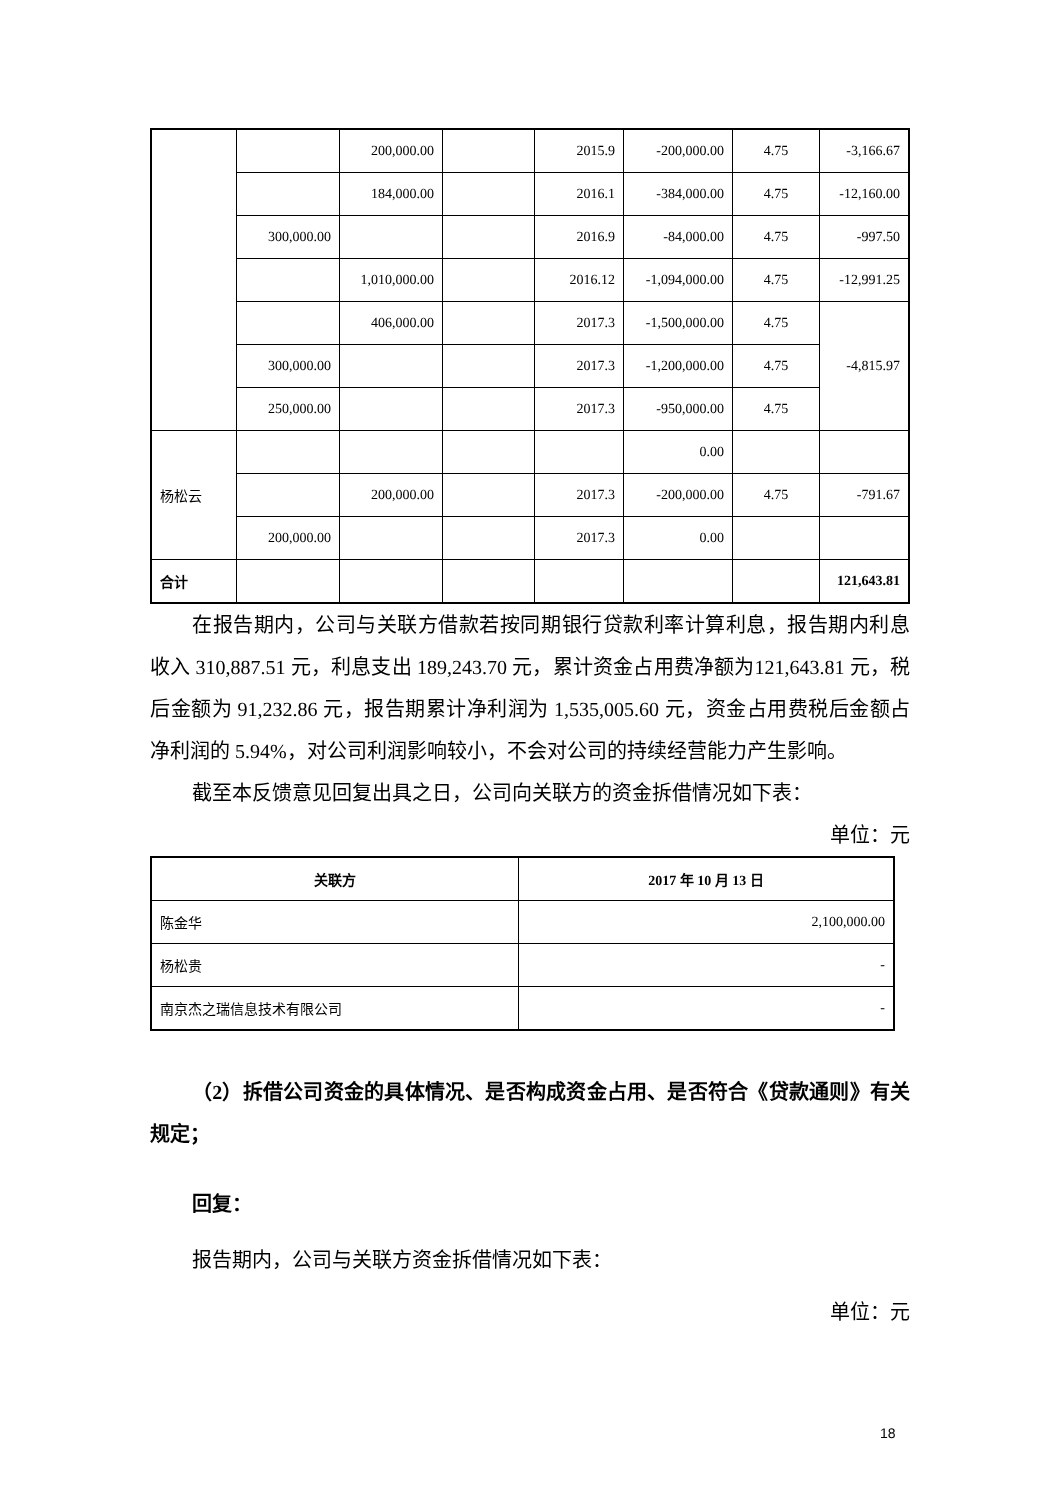| | | 200,000.00 | | 2015.9 | -200,000.00 | 4.75 | -3,166.67 |
| | | 184,000.00 | | 2016.1 | -384,000.00 | 4.75 | -12,160.00 |
| | 300,000.00 | | | 2016.9 | -84,000.00 | 4.75 | -997.50 |
| | | 1,010,000.00 | | 2016.12 | -1,094,000.00 | 4.75 | -12,991.25 |
| | | 406,000.00 | | 2017.3 | -1,500,000.00 | 4.75 | -4,815.97 |
| | 300,000.00 | | | 2017.3 | -1,200,000.00 | 4.75 | |
| | 250,000.00 | | | 2017.3 | -950,000.00 | 4.75 | |
| 杨松云 | | | | | 0.00 | | |
| | | 200,000.00 | | 2017.3 | -200,000.00 | 4.75 | -791.67 |
| | 200,000.00 | | | 2017.3 | 0.00 | | |
| 合计 | | | | | | | 121,643.81 |
在报告期内，公司与关联方借款若按同期银行贷款利率计算利息，报告期内利息收入 310,887.51 元，利息支出 189,243.70 元，累计资金占用费净额为121,643.81 元，税后金额为 91,232.86 元，报告期累计净利润为 1,535,005.60 元，资金占用费税后金额占净利润的 5.94%，对公司利润影响较小，不会对公司的持续经营能力产生影响。
截至本反馈意见回复出具之日，公司向关联方的资金拆借情况如下表：
单位：元
| 关联方 | 2017 年 10 月 13 日 |
| --- | --- |
| 陈金华 | 2,100,000.00 |
| 杨松贵 | - |
| 南京杰之瑞信息技术有限公司 | - |
（2）拆借公司资金的具体情况、是否构成资金占用、是否符合《贷款通则》有关规定；
回复：
报告期内，公司与关联方资金拆借情况如下表：
单位：元
18